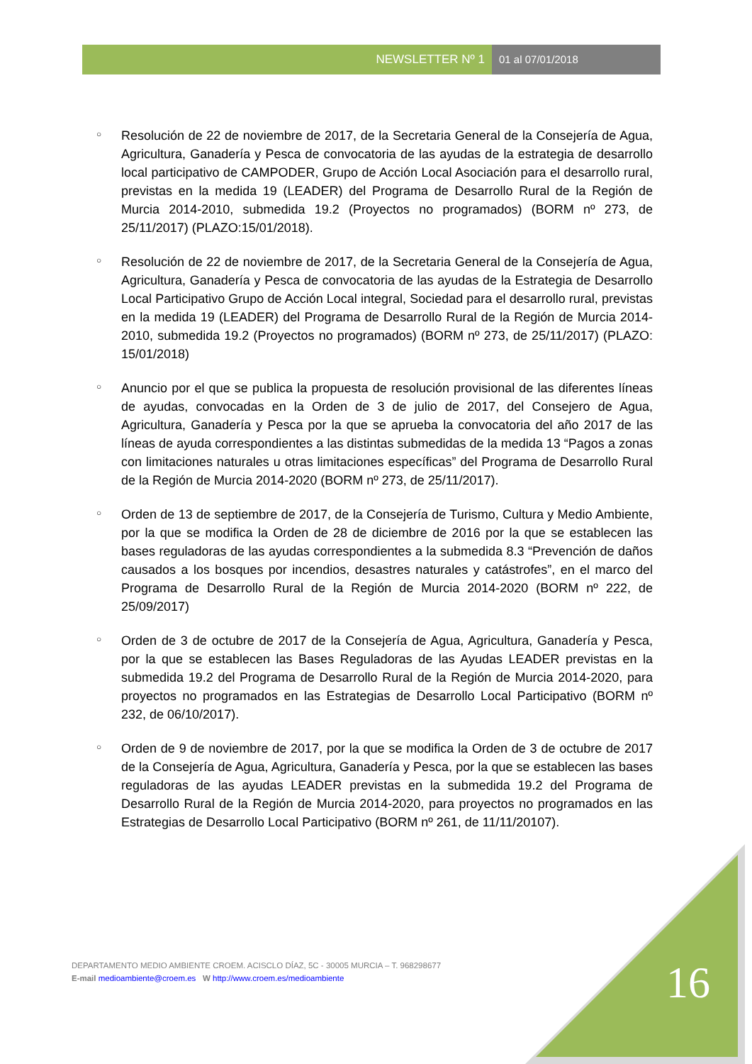NEWSLETTER Nº 1 01 al 07/01/2018
○ Resolución de 22 de noviembre de 2017, de la Secretaria General de la Consejería de Agua, Agricultura, Ganadería y Pesca de convocatoria de las ayudas de la estrategia de desarrollo local participativo de CAMPODER, Grupo de Acción Local Asociación para el desarrollo rural, previstas en la medida 19 (LEADER) del Programa de Desarrollo Rural de la Región de Murcia 2014-2010, submedida 19.2 (Proyectos no programados) (BORM nº 273, de 25/11/2017) (PLAZO:15/01/2018).
○ Resolución de 22 de noviembre de 2017, de la Secretaria General de la Consejería de Agua, Agricultura, Ganadería y Pesca de convocatoria de las ayudas de la Estrategia de Desarrollo Local Participativo Grupo de Acción Local integral, Sociedad para el desarrollo rural, previstas en la medida 19 (LEADER) del Programa de Desarrollo Rural de la Región de Murcia 2014-2010, submedida 19.2 (Proyectos no programados) (BORM nº 273, de 25/11/2017) (PLAZO: 15/01/2018)
○ Anuncio por el que se publica la propuesta de resolución provisional de las diferentes líneas de ayudas, convocadas en la Orden de 3 de julio de 2017, del Consejero de Agua, Agricultura, Ganadería y Pesca por la que se aprueba la convocatoria del año 2017 de las líneas de ayuda correspondientes a las distintas submedidas de la medida 13 “Pagos a zonas con limitaciones naturales u otras limitaciones específicas” del Programa de Desarrollo Rural de la Región de Murcia 2014-2020 (BORM nº 273, de 25/11/2017).
○ Orden de 13 de septiembre de 2017, de la Consejería de Turismo, Cultura y Medio Ambiente, por la que se modifica la Orden de 28 de diciembre de 2016 por la que se establecen las bases reguladoras de las ayudas correspondientes a la submedida 8.3 “Prevención de daños causados a los bosques por incendios, desastres naturales y catástrofes”, en el marco del Programa de Desarrollo Rural de la Región de Murcia 2014-2020 (BORM nº 222, de 25/09/2017)
○ Orden de 3 de octubre de 2017 de la Consejería de Agua, Agricultura, Ganadería y Pesca, por la que se establecen las Bases Reguladoras de las Ayudas LEADER previstas en la submedida 19.2 del Programa de Desarrollo Rural de la Región de Murcia 2014-2020, para proyectos no programados en las Estrategias de Desarrollo Local Participativo (BORM nº 232, de 06/10/2017).
○ Orden de 9 de noviembre de 2017, por la que se modifica la Orden de 3 de octubre de 2017 de la Consejería de Agua, Agricultura, Ganadería y Pesca, por la que se establecen las bases reguladoras de las ayudas LEADER previstas en la submedida 19.2 del Programa de Desarrollo Rural de la Región de Murcia 2014-2020, para proyectos no programados en las Estrategias de Desarrollo Local Participativo (BORM nº 261, de 11/11/20107).
DEPARTAMENTO MEDIO AMBIENTE CROEM. ACISCLO DÍAZ, 5C - 30005 MURCIA – T. 968298677
E-mail medioambiente@croem.es W http://www.croem.es/medioambiente
16